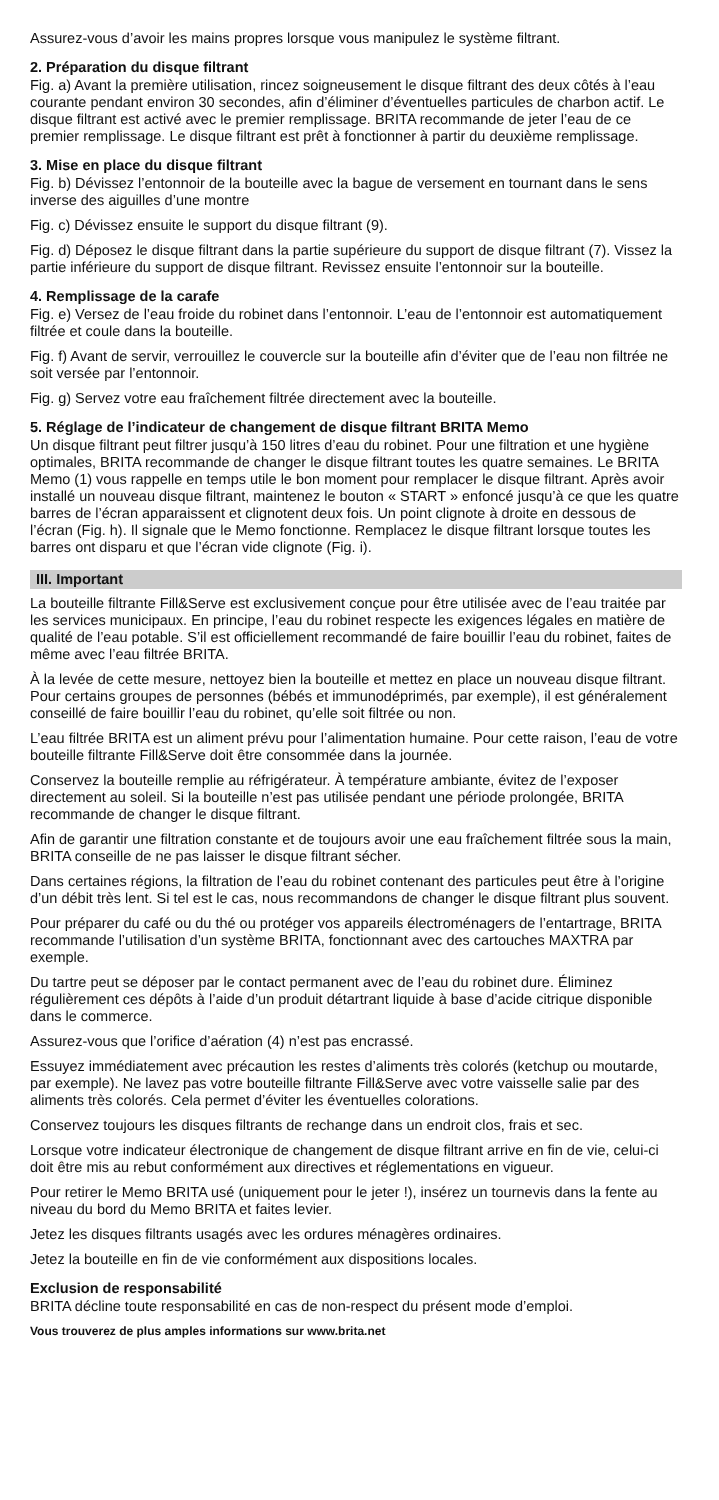Assurez-vous d’avoir les mains propres lorsque vous manipulez le système filtrant.
2. Préparation du disque filtrant
Fig. a) Avant la première utilisation, rincez soigneusement le disque filtrant des deux côtés à l’eau courante pendant environ 30 secondes, afin d’éliminer d’éventuelles particules de charbon actif. Le disque filtrant est activé avec le premier remplissage. BRITA recommande de jeter l’eau de ce premier remplissage. Le disque filtrant est prêt à fonctionner à partir du deuxième remplissage.
3. Mise en place du disque filtrant
Fig. b) Dévissez l’entonnoir de la bouteille avec la bague de versement en tournant dans le sens inverse des aiguilles d’une montre
Fig. c) Dévissez ensuite le support du disque filtrant (9).
Fig. d) Déposez le disque filtrant dans la partie supérieure du support de disque filtrant (7). Vissez la partie inférieure du support de disque filtrant. Revissez ensuite l’entonnoir sur la bouteille.
4. Remplissage de la carafe
Fig. e) Versez de l’eau froide du robinet dans l’entonnoir. L’eau de l’entonnoir est automatiquement filtrée et coule dans la bouteille.
Fig. f) Avant de servir, verrouillez le couvercle sur la bouteille afin d’éviter que de l’eau non filtrée ne soit versée par l’entonnoir.
Fig. g) Servez votre eau fraîchement filtrée directement avec la bouteille.
5. Réglage de l’indicateur de changement de disque filtrant BRITA Memo
Un disque filtrant peut filtrer jusqu’à 150 litres d’eau du robinet. Pour une filtration et une hygiène optimales, BRITA recommande de changer le disque filtrant toutes les quatre semaines. Le BRITA Memo (1) vous rappelle en temps utile le bon moment pour remplacer le disque filtrant. Après avoir installé un nouveau disque filtrant, maintenez le bouton « START » enfoncé jusqu’à ce que les quatre barres de l’écran apparaissent et clignotent deux fois. Un point clignote à droite en dessous de l’écran (Fig. h). Il signale que le Memo fonctionne. Remplacez le disque filtrant lorsque toutes les barres ont disparu et que l’écran vide clignote (Fig. i).
III. Important
La bouteille filtrante Fill&Serve est exclusivement conçue pour être utilisée avec de l’eau traitée par les services municipaux. En principe, l’eau du robinet respecte les exigences légales en matière de qualité de l’eau potable. S’il est officiellement recommandé de faire bouillir l’eau du robinet, faites de même avec l’eau filtrée BRITA.
À la levée de cette mesure, nettoyez bien la bouteille et mettez en place un nouveau disque filtrant. Pour certains groupes de personnes (bébés et immunodéprimés, par exemple), il est généralement conseillé de faire bouillir l’eau du robinet, qu’elle soit filtrée ou non.
L’eau filtrée BRITA est un aliment prévu pour l’alimentation humaine. Pour cette raison, l’eau de votre bouteille filtrante Fill&Serve doit être consommée dans la journée.
Conservez la bouteille remplie au réfrigérateur. À température ambiante, évitez de l’exposer directement au soleil. Si la bouteille n’est pas utilisée pendant une période prolongée, BRITA recommande de changer le disque filtrant.
Afin de garantir une filtration constante et de toujours avoir une eau fraîchement filtrée sous la main, BRITA conseille de ne pas laisser le disque filtrant sécher.
Dans certaines régions, la filtration de l’eau du robinet contenant des particules peut être à l’origine d’un débit très lent. Si tel est le cas, nous recommandons de changer le disque filtrant plus souvent.
Pour préparer du café ou du thé ou protéger vos appareils électroménagers de l’entartrage, BRITA recommande l’utilisation d’un système BRITA, fonctionnant avec des cartouches MAXTRA par exemple.
Du tartre peut se déposer par le contact permanent avec de l’eau du robinet dure. Éliminez régulièrement ces dépôts à l’aide d’un produit détartrant liquide à base d’acide citrique disponible dans le commerce.
Assurez-vous que l’orifice d’aération (4) n’est pas encrassé.
Essuyez immédiatement avec précaution les restes d’aliments très colorés (ketchup ou moutarde, par exemple). Ne lavez pas votre bouteille filtrante Fill&Serve avec votre vaisselle salie par des aliments très colorés. Cela permet d’éviter les éventuelles colorations.
Conservez toujours les disques filtrants de rechange dans un endroit clos, frais et sec.
Lorsque votre indicateur électronique de changement de disque filtrant arrive en fin de vie, celui-ci doit être mis au rebut conformément aux directives et réglementations en vigueur.
Pour retirer le Memo BRITA usé (uniquement pour le jeter !), insérez un tournevis dans la fente au niveau du bord du Memo BRITA et faites levier.
Jetez les disques filtrants usagés avec les ordures ménagères ordinaires.
Jetez la bouteille en fin de vie conformément aux dispositions locales.
Exclusion de responsabilité
BRITA décline toute responsabilité en cas de non-respect du présent mode d’emploi.
Vous trouverez de plus amples informations sur www.brita.net